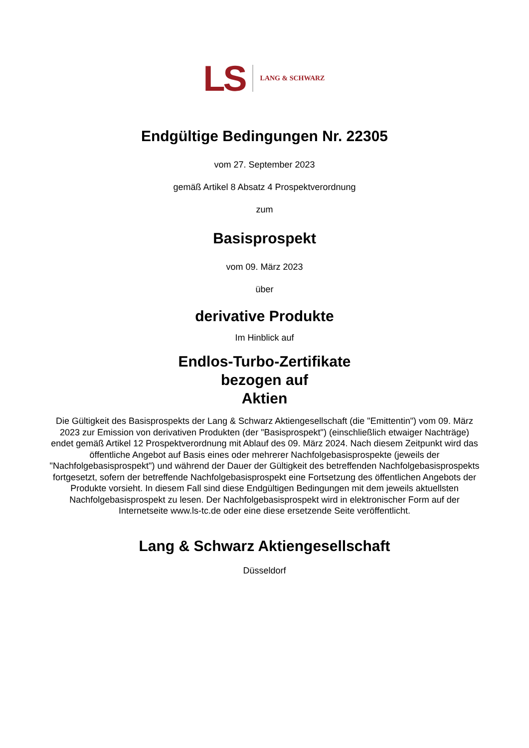LS LANG & SCHWARZ
Endgültige Bedingungen Nr. 22305
vom 27. September 2023
gemäß Artikel 8 Absatz 4 Prospektverordnung
zum
Basisprospekt
vom 09. März 2023
über
derivative Produkte
Im Hinblick auf
Endlos-Turbo-Zertifikate
bezogen auf
Aktien
Die Gültigkeit des Basisprospekts der Lang & Schwarz Aktiengesellschaft (die "Emittentin") vom 09. März 2023 zur Emission von derivativen Produkten (der "Basisprospekt") (einschließlich etwaiger Nachträge) endet gemäß Artikel 12 Prospektverordnung mit Ablauf des 09. März 2024. Nach diesem Zeitpunkt wird das öffentliche Angebot auf Basis eines oder mehrerer Nachfolgebasisprospekte (jeweils der "Nachfolgebasisprospekt") und während der Dauer der Gültigkeit des betreffenden Nachfolgebasisprospekts fortgesetzt, sofern der betreffende Nachfolgebasisprospekt eine Fortsetzung des öffentlichen Angebots der Produkte vorsieht. In diesem Fall sind diese Endgültigen Bedingungen mit dem jeweils aktuellsten Nachfolgebasisprospekt zu lesen. Der Nachfolgebasisprospekt wird in elektronischer Form auf der Internetseite www.ls-tc.de oder eine diese ersetzende Seite veröffentlicht.
Lang & Schwarz Aktiengesellschaft
Düsseldorf